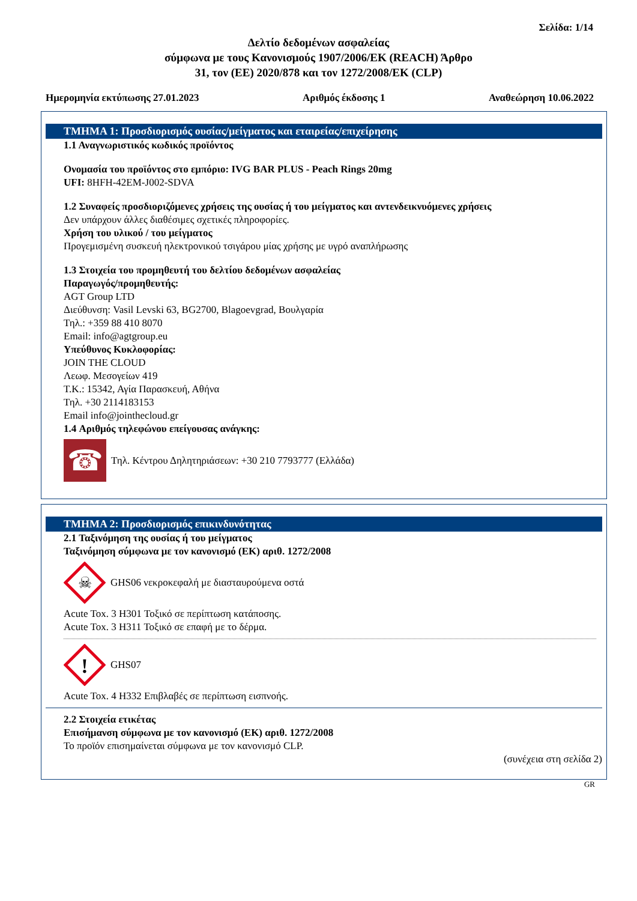Σελίδα: 1/14
Δελτίο δεδομένων ασφαλείας
σύμφωνα με τους Κανονισμούς 1907/2006/ΕΚ (REACH) Άρθρο
31, τον (ΕΕ) 2020/878 και τον 1272/2008/ΕΚ (CLP)
Ημερομηνία εκτύπωσης 27.01.2023 Αριθμός έκδοσης 1 Αναθεώρηση 10.06.2022
ΤΜΗΜΑ 1: Προσδιορισμός ουσίας/μείγματος και εταιρείας/επιχείρησης
1.1 Αναγνωριστικός κωδικός προϊόντος
Ονομασία του προϊόντος στο εμπόριο: IVG BAR PLUS - Peach Rings 20mg
UFI: 8HFH-42EM-J002-SDVA
1.2 Συναφείς προσδιοριζόμενες χρήσεις της ουσίας ή του μείγματος και αντενδεικνυόμενες χρήσεις
Δεν υπάρχουν άλλες διαθέσιμες σχετικές πληροφορίες.
Χρήση του υλικού / του μείγματος
Προγεμισμένη συσκευή ηλεκτρονικού τσιγάρου μίας χρήσης με υγρό αναπλήρωσης
1.3 Στοιχεία του προμηθευτή του δελτίου δεδομένων ασφαλείας
Παραγωγός/προμηθευτής:
AGT Group LTD
Διεύθυνση: Vasil Levski 63, BG2700, Blagoevgrad, Βουλγαρία
Τηλ.: +359 88 410 8070
Email: info@agtgroup.eu
Υπεύθυνος Κυκλοφορίας:
JOIN THE CLOUD
Λεωφ. Μεσογείων 419
Τ.Κ.: 15342, Αγία Παρασκευή, Αθήνα
Τηλ. +30 2114183153
Email info@jointhecloud.gr
1.4 Αριθμός τηλεφώνου επείγουσας ανάγκης:
☎
Τηλ. Κέντρου Δηλητηριάσεων: +30 210 7793777 (Ελλάδα)
ΤΜΗΜΑ 2: Προσδιορισμός επικινδυνότητας
2.1 Ταξινόμηση της ουσίας ή του μείγματος
Ταξινόμηση σύμφωνα με τον κανονισμό (ΕΚ) αριθ. 1272/2008
☠
GHS06 νεκροκεφαλή με διασταυρούμενα οστά
Acute Tox. 3 H301 Τοξικό σε περίπτωση κατάποσης.
Acute Tox. 3 H311 Τοξικό σε επαφή με το δέρμα.
!
GHS07
Acute Tox. 4 H332 Επιβλαβές σε περίπτωση εισπνοής.
2.2 Στοιχεία ετικέτας
Επισήμανση σύμφωνα με τον κανονισμό (ΕΚ) αριθ. 1272/2008
Το προϊόν επισημαίνεται σύμφωνα με τον κανονισμό CLP.
(συνέχεια στη σελίδα 2)
GR